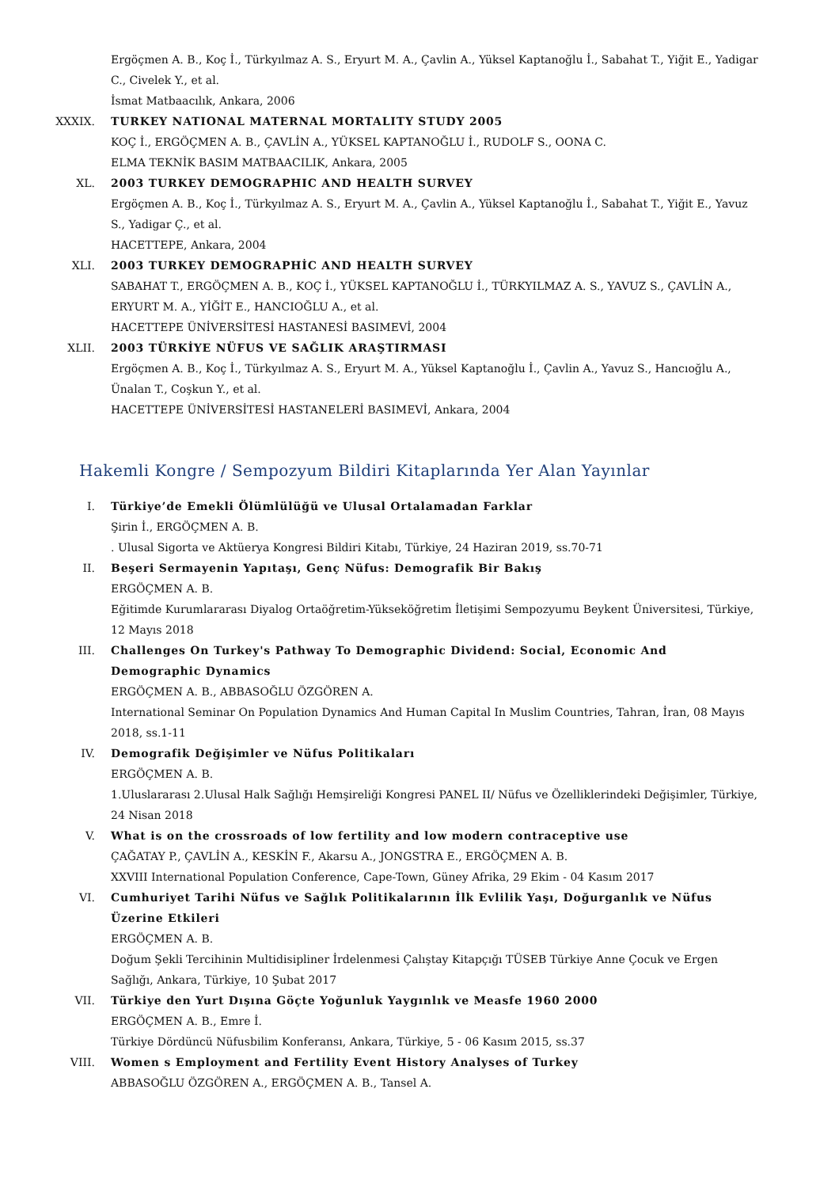Ergöçmen A. B., Koç İ., Türkyılmaz A. S., Eryurt M. A., Çavlin A., Yüksel Kaptanoğlu İ., Sabahat T., Yiğit E., Yadigar C., Civelek Y., et al.
İsmat Matbaacılık, Ankara, 2006
XXXIX. TURKEY NATIONAL MATERNAL MORTALITY STUDY 2005
KOÇ İ., ERGÖÇMEN A. B., ÇAVLİN A., YÜKSEL KAPTANOĞLU İ., RUDOLF S., OONA C.
ELMA TEKNİK BASIM MATBAACILIK, Ankara, 2005
XL. 2003 TURKEY DEMOGRAPHIC AND HEALTH SURVEY
Ergöçmen A. B., Koç İ., Türkyılmaz A. S., Eryurt M. A., Çavlin A., Yüksel Kaptanoğlu İ., Sabahat T., Yiğit E., Yavuz S., Yadigar Ç., et al.
HACETTEPE, Ankara, 2004
XLI. 2003 TURKEY DEMOGRAPHİC AND HEALTH SURVEY
SABAHAT T., ERGÖÇMEN A. B., KOÇ İ., YÜKSEL KAPTANOĞLU İ., TÜRKYILMAZ A. S., YAVUZ S., ÇAVLİN A., ERYURT M. A., YİĞİT E., HANCIOĞLU A., et al.
HACETTEPE ÜNİVERSİTESİ HASTANESİ BASIMEVİ, 2004
XLII. 2003 TÜRKİYE NÜFUS VE SAĞLIK ARAŞTIRMASI
Ergöçmen A. B., Koç İ., Türkyılmaz A. S., Eryurt M. A., Yüksel Kaptanoğlu İ., Çavlin A., Yavuz S., Hancıoğlu A., Ünalan T., Coşkun Y., et al.
HACETTEPE ÜNİVERSİTESİ HASTANELERİ BASIMEVİ, Ankara, 2004
Hakemli Kongre / Sempozyum Bildiri Kitaplarında Yer Alan Yayınlar
I. Türkiye’de Emekli Ölümlülüğü ve Ulusal Ortalamadan Farklar
Şirin İ., ERGÖÇMEN A. B.
. Ulusal Sigorta ve Aktüerya Kongresi Bildiri Kitabı, Türkiye, 24 Haziran 2019, ss.70-71
II. Beşeri Sermayenin Yapıtaşı, Genç Nüfus: Demografik Bir Bakış
ERGÖÇMEN A. B.
Eğitimde Kurumlararası Diyalog Ortaöğretim-Yükseköğretim İletişimi Sempozyumu Beykent Üniversitesi, Türkiye, 12 Mayıs 2018
III. Challenges On Turkey's Pathway To Demographic Dividend: Social, Economic And Demographic Dynamics
ERGÖÇMEN A. B., ABBASOĞLU ÖZGÖREN A.
International Seminar On Population Dynamics And Human Capital In Muslim Countries, Tahran, İran, 08 Mayıs 2018, ss.1-11
IV. Demografik Değişimler ve Nüfus Politikaları
ERGÖÇMEN A. B.
1.Uluslararası 2.Ulusal Halk Sağlığı Hemşireliği Kongresi PANEL II/ Nüfus ve Özelliklerindeki Değişimler, Türkiye, 24 Nisan 2018
V. What is on the crossroads of low fertility and low modern contraceptive use
ÇAĞATAY P., ÇAVLİN A., KESKİN F., Akarsu A., JONGSTRA E., ERGÖÇMEN A. B.
XXVIII International Population Conference, Cape-Town, Güney Afrika, 29 Ekim - 04 Kasım 2017
VI. Cumhuriyet Tarihi Nüfus ve Sağlık Politikalarının İlk Evlilik Yaşı, Doğurganlık ve Nüfus Üzerine Etkileri
ERGÖÇMEN A. B.
Doğum Şekli Tercihinin Multidisipliner İrdelenmesi Çalıştay Kitapçığı TÜSEB Türkiye Anne Çocuk ve Ergen Sağlığı, Ankara, Türkiye, 10 Şubat 2017
VII. Türkiye den Yurt Dışına Göçte Yoğunluk Yaygınlık ve Measfe 1960 2000
ERGÖÇMEN A. B., Emre İ.
Türkiye Dördüncü Nüfusbilim Konferansı, Ankara, Türkiye, 5 - 06 Kasım 2015, ss.37
VIII. Women s Employment and Fertility Event History Analyses of Turkey
ABBASOĞLU ÖZGÖREN A., ERGÖÇMEN A. B., Tansel A.